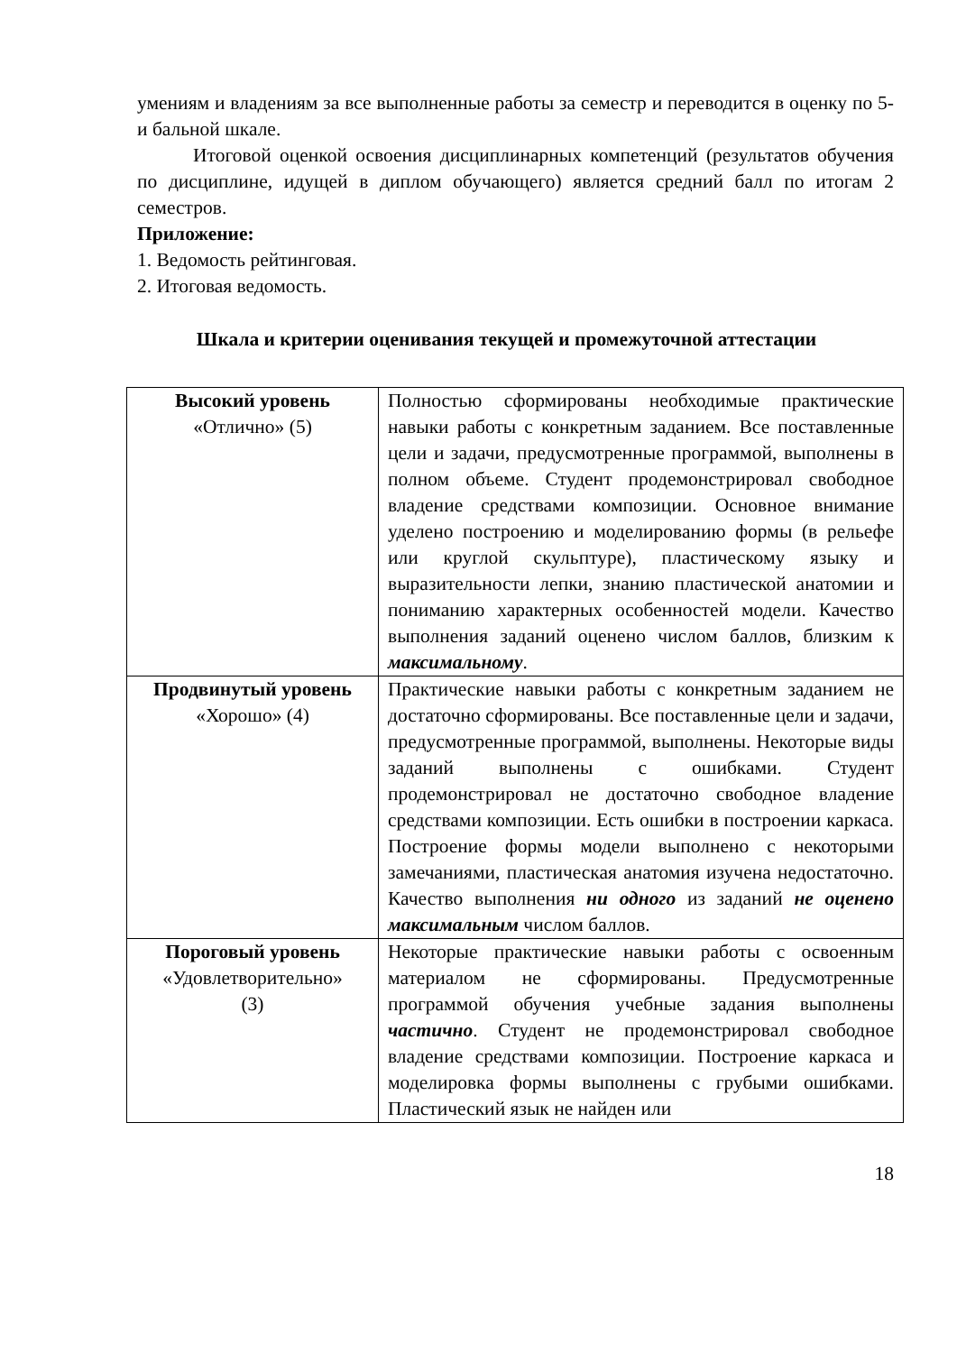умениям и владениям за все выполненные работы за семестр и переводится в оценку по 5-и бальной шкале.
Итоговой оценкой освоения дисциплинарных компетенций (результатов обучения по дисциплине, идущей в диплом обучающего) является средний балл по итогам 2 семестров.
Приложение:
1. Ведомость рейтинговая.
2. Итоговая ведомость.
Шкала и критерии оценивания текущей и промежуточной аттестации
| Высокий уровень «Отлично» (5) | Полностью сформированы необходимые практические навыки работы с конкретным заданием. Все поставленные цели и задачи, предусмотренные программой, выполнены в полном объеме. Студент продемонстрировал свободное владение средствами композиции. Основное внимание уделено построению и моделированию формы (в рельефе или круглой скульптуре), пластическому языку и выразительности лепки, знанию пластической анатомии и пониманию характерных особенностей модели. Качество выполнения заданий оценено числом баллов, близким к максимальному . |
| Продвинутый уровень «Хорошо» (4) | Практические навыки работы с конкретным заданием не достаточно сформированы. Все поставленные цели и задачи, предусмотренные программой, выполнены. Некоторые виды заданий выполнены с ошибками. Студент продемонстрировал не достаточно свободное владение средствами композиции. Есть ошибки в построении каркаса. Построение формы модели выполнено с некоторыми замечаниями, пластическая анатомия изучена недостаточно. Качество выполнения ни одного из заданий не оценено максимальным числом баллов. |
| Пороговый уровень «Удовлетворительно» (3) | Некоторые практические навыки работы с освоенным материалом не сформированы. Предусмотренные программой обучения учебные задания выполнены частично . Студент не продемонстрировал свободное владение средствами композиции. Построение каркаса и моделировка формы выполнены с грубыми ошибками. Пластический язык не найден или |
18